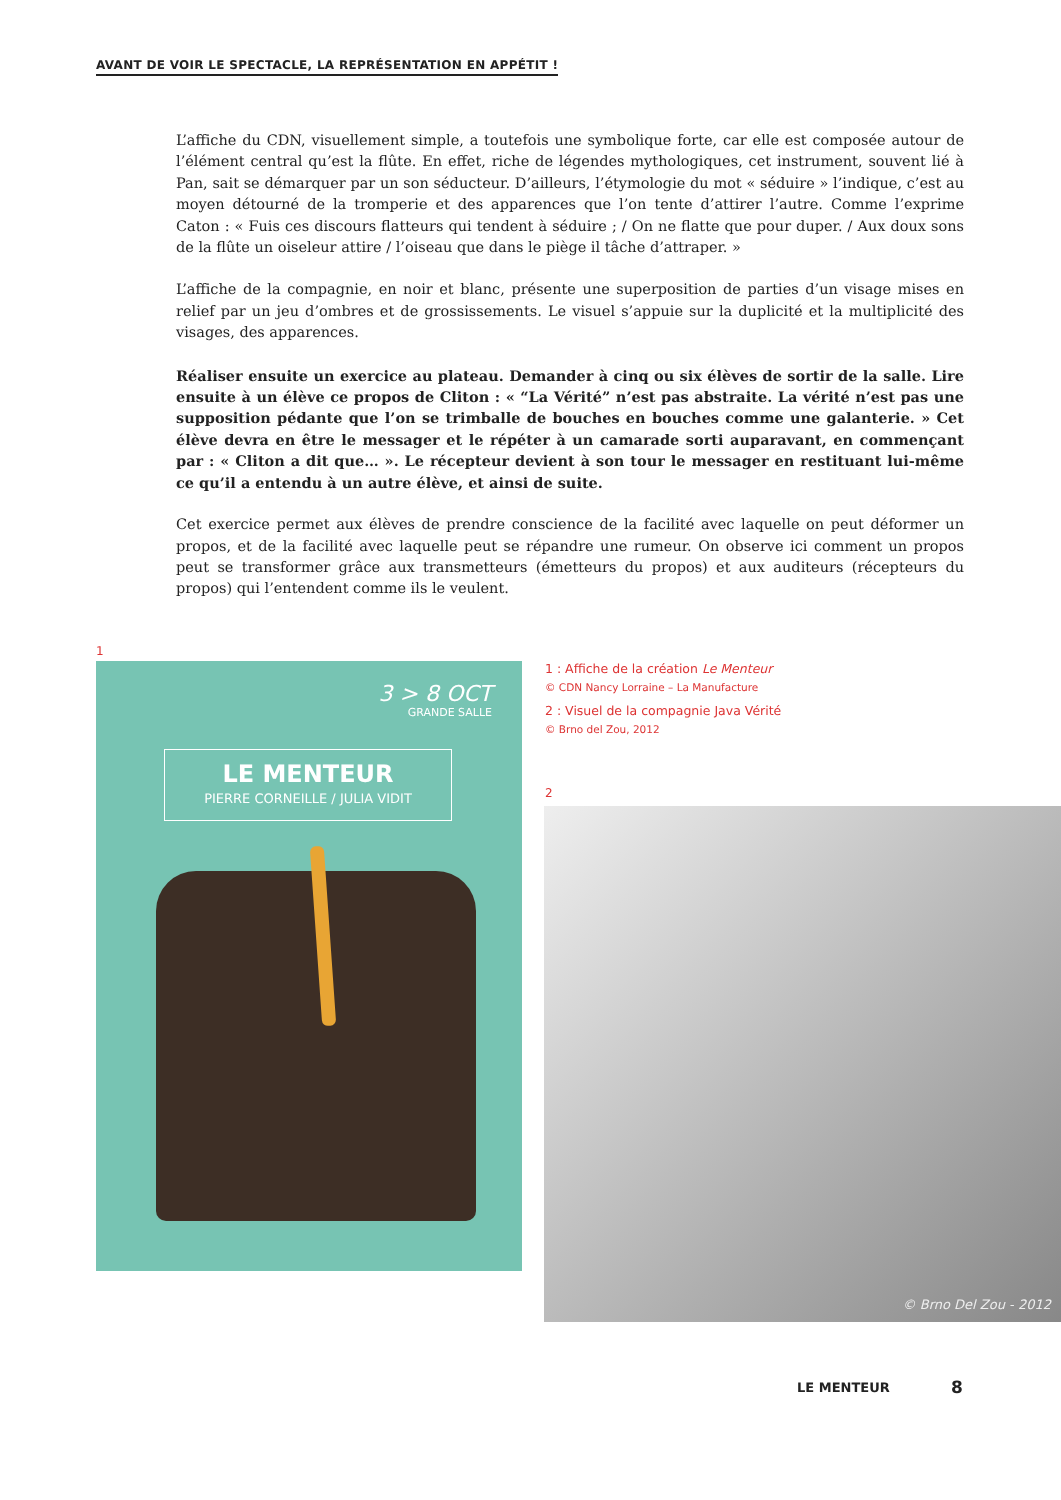AVANT DE VOIR LE SPECTACLE, LA REPRÉSENTATION EN APPÉTIT !
L’affiche du CDN, visuellement simple, a toutefois une symbolique forte, car elle est composée autour de l’élément central qu’est la flûte. En effet, riche de légendes mythologiques, cet instrument, souvent lié à Pan, sait se démarquer par un son séducteur. D’ailleurs, l’étymologie du mot « séduire » l’indique, c’est au moyen détourné de la tromperie et des apparences que l’on tente d’attirer l’autre. Comme l’exprime Caton : « Fuis ces discours flatteurs qui tendent à séduire ; / On ne flatte que pour duper. / Aux doux sons de la flûte un oiseleur attire / l’oiseau que dans le piège il tâche d’attraper. »
L’affiche de la compagnie, en noir et blanc, présente une superposition de parties d’un visage mises en relief par un jeu d’ombres et de grossissements. Le visuel s’appuie sur la duplicité et la multiplicité des visages, des apparences.
Réaliser ensuite un exercice au plateau. Demander à cinq ou six élèves de sortir de la salle. Lire ensuite à un élève ce propos de Cliton : « “La Vérité” n’est pas abstraite. La vérité n’est pas une supposition pédante que l’on se trimballe de bouches en bouches comme une galanterie. » Cet élève devra en être le messager et le répéter à un camarade sorti auparavant, en commençant par : « Cliton a dit que… ». Le récepteur devient à son tour le messager en restituant lui-même ce qu’il a entendu à un autre élève, et ainsi de suite.
Cet exercice permet aux élèves de prendre conscience de la facilité avec laquelle on peut déformer un propos, et de la facilité avec laquelle peut se répandre une rumeur. On observe ici comment un propos peut se transformer grâce aux transmetteurs (émetteurs du propos) et aux auditeurs (récepteurs du propos) qui l’entendent comme ils le veulent.
1
3 > 8 OCT
GRANDE SALLE
LE MENTEUR
PIERRE CORNEILLE / JULIA VIDIT
1 : Affiche de la création Le Menteur
© CDN Nancy Lorraine – La Manufacture
2 : Visuel de la compagnie Java Vérité
© Brno del Zou, 2012
2
© Brno Del Zou - 2012
LE MENTEUR 8